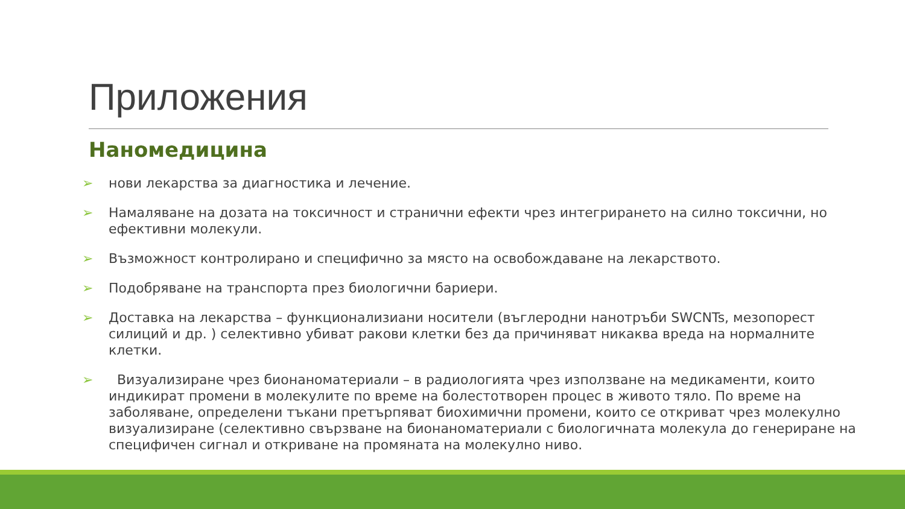Приложения
Наномедицина
➢ нови лекарства за диагностика и лечение.
➢ Намаляване на дозата на токсичност и странични ефекти чрез интегрирането на силно токсични, но ефективни молекули.
➢ Възможност контролирано и специфично за място на освобождаване на лекарството.
➢ Подобряване на транспорта през биологични бариери.
➢ Доставка на лекарства – функционализиани носители (въглеродни нанотръби SWCNTs, мезопорест силиций и др. ) селективно убиват ракови клетки без да причиняват никаква вреда на нормалните клетки.
➢ Визуализиране чрез бионаноматериали – в радиологията чрез използване на медикаменти, които индикират промени в молекулите по време на болестотворен процес в живото тяло. По време на заболяване, определени тъкани претърпяват биохимични промени, които се откриват чрез молекулно визуализиране (селективно свързване на бионаноматериали с биологичната молекула до генериране на специфичен сигнал и откриване на промяната на молекулно ниво.